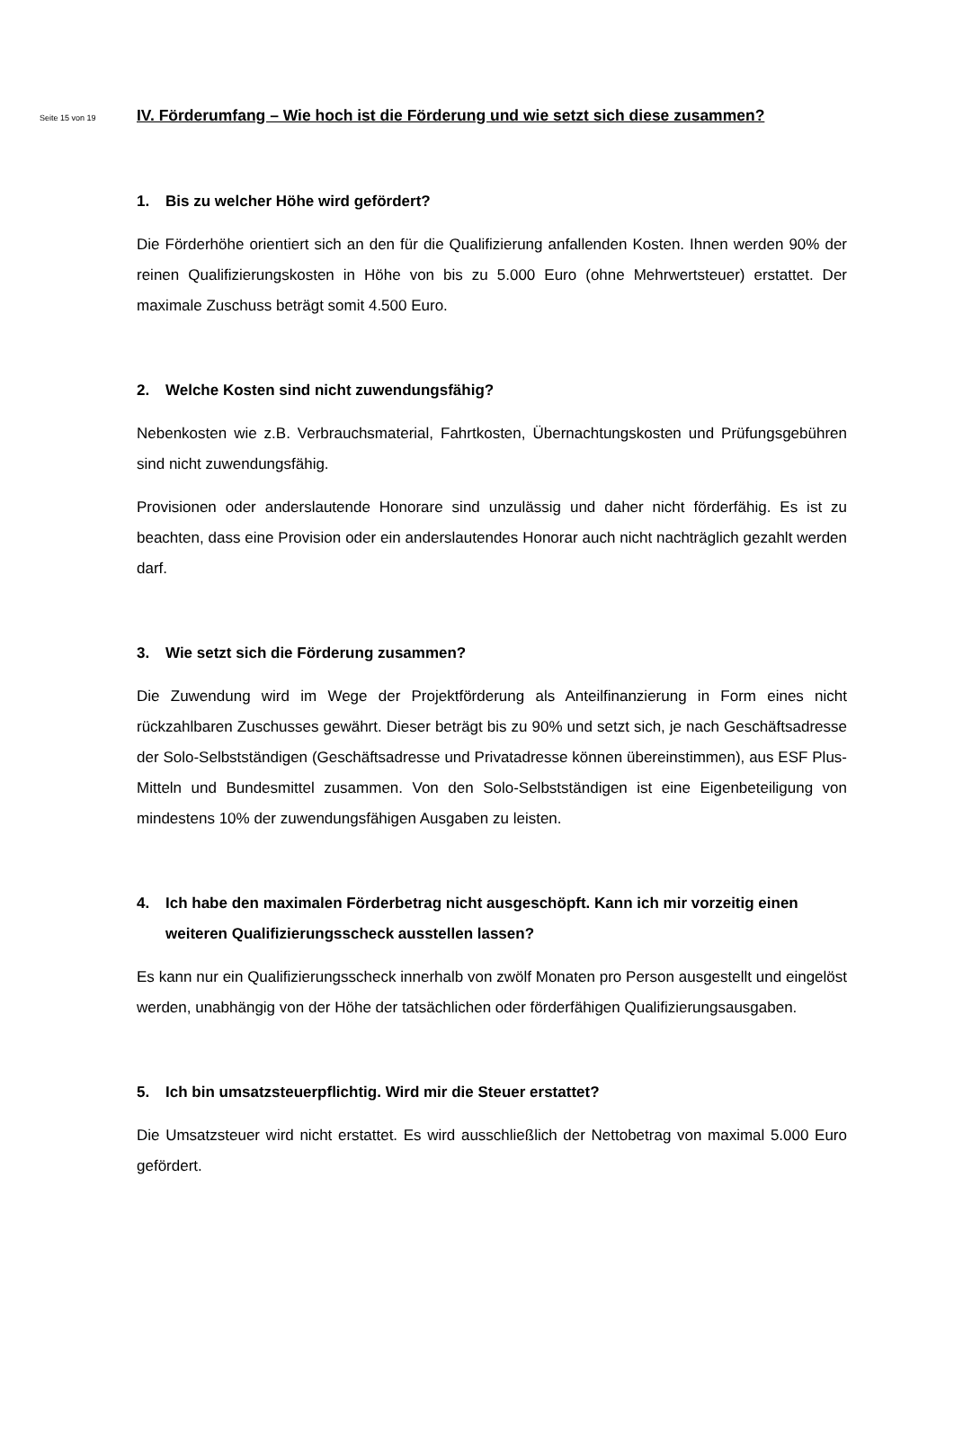Seite 15 von 19
IV. Förderumfang – Wie hoch ist die Förderung und wie setzt sich diese zusammen?
1. Bis zu welcher Höhe wird gefördert?
Die Förderhöhe orientiert sich an den für die Qualifizierung anfallenden Kosten. Ihnen werden 90% der reinen Qualifizierungskosten in Höhe von bis zu 5.000 Euro (ohne Mehrwertsteuer) erstattet. Der maximale Zuschuss beträgt somit 4.500 Euro.
2. Welche Kosten sind nicht zuwendungsfähig?
Nebenkosten wie z.B. Verbrauchsmaterial, Fahrtkosten, Übernachtungskosten und Prüfungsgebühren sind nicht zuwendungsfähig.
Provisionen oder anderslautende Honorare sind unzulässig und daher nicht förderfähig. Es ist zu beachten, dass eine Provision oder ein anderslautendes Honorar auch nicht nachträglich gezahlt werden darf.
3. Wie setzt sich die Förderung zusammen?
Die Zuwendung wird im Wege der Projektförderung als Anteilfinanzierung in Form eines nicht rückzahlbaren Zuschusses gewährt. Dieser beträgt bis zu 90% und setzt sich, je nach Geschäftsadresse der Solo-Selbstständigen (Geschäftsadresse und Privatadresse können übereinstimmen), aus ESF Plus-Mitteln und Bundesmittel zusammen. Von den Solo-Selbstständigen ist eine Eigenbeteiligung von mindestens 10% der zuwendungsfähigen Ausgaben zu leisten.
4. Ich habe den maximalen Förderbetrag nicht ausgeschöpft. Kann ich mir vorzeitig einen weiteren Qualifizierungsscheck ausstellen lassen?
Es kann nur ein Qualifizierungsscheck innerhalb von zwölf Monaten pro Person ausgestellt und eingelöst werden, unabhängig von der Höhe der tatsächlichen oder förderfähigen Qualifizierungsausgaben.
5. Ich bin umsatzsteuerpflichtig. Wird mir die Steuer erstattet?
Die Umsatzsteuer wird nicht erstattet. Es wird ausschließlich der Nettobetrag von maximal 5.000 Euro gefördert.